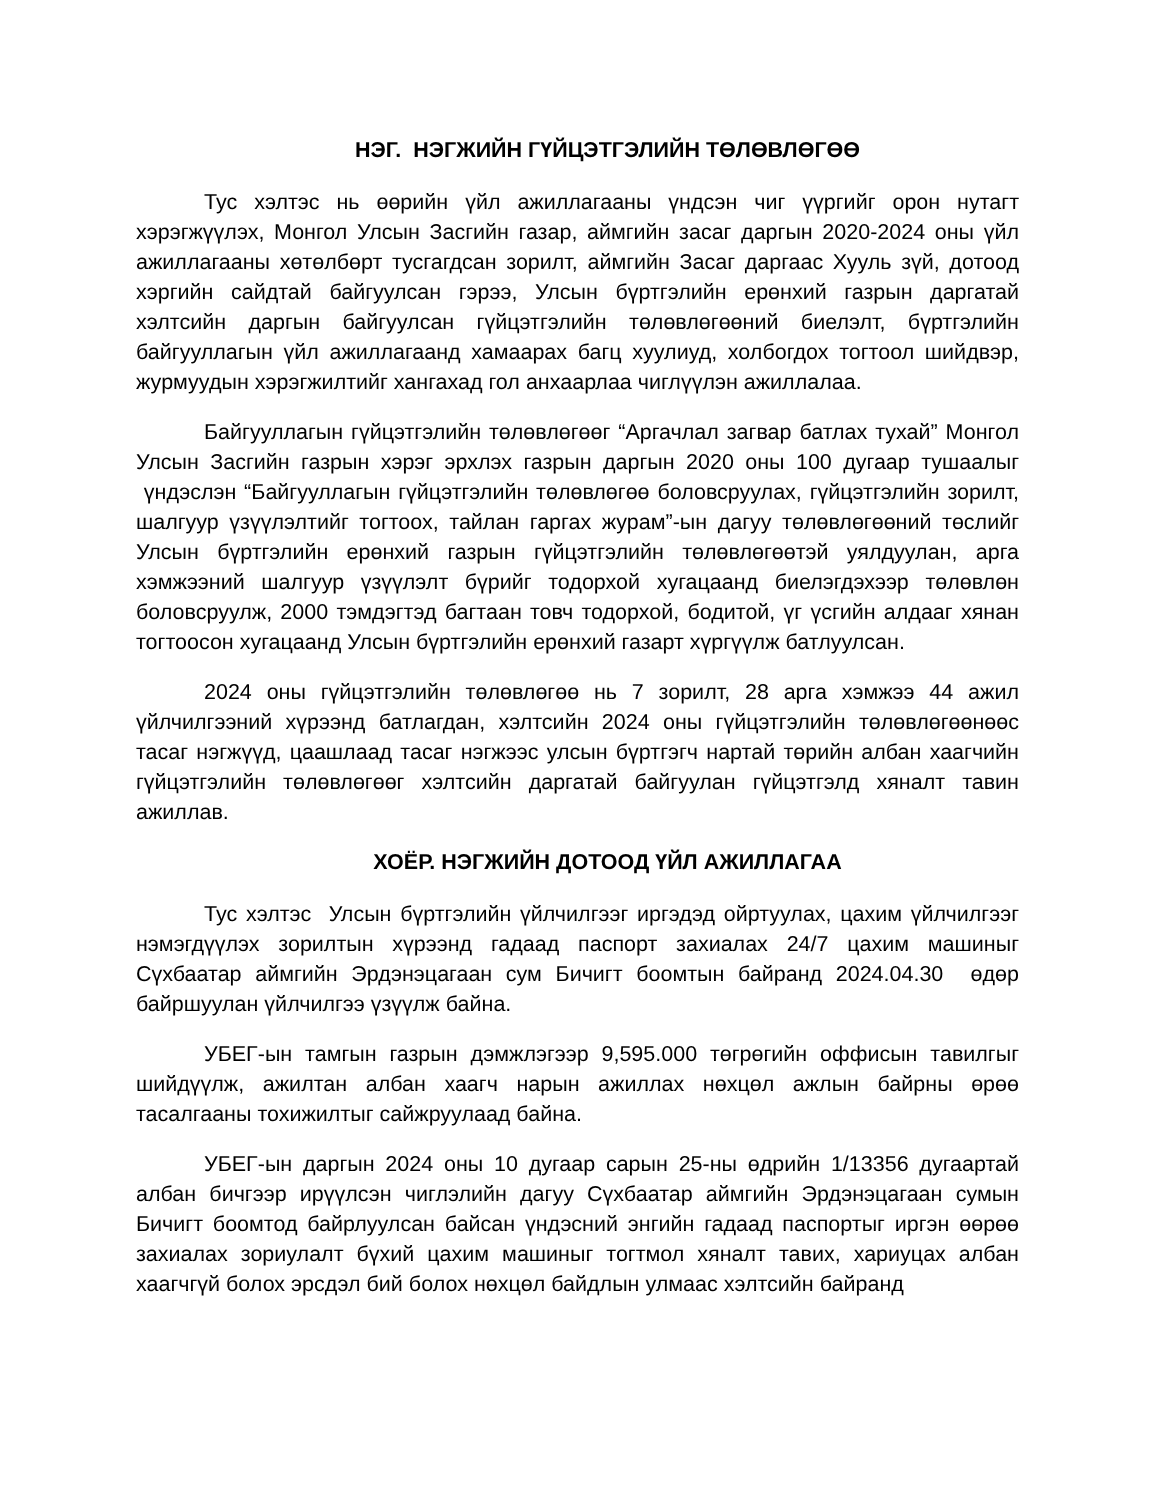НЭГ. НЭГЖИЙН ГҮЙЦЭТГЭЛИЙН ТӨЛӨВЛӨГӨӨ
Тус хэлтэс нь өөрийн үйл ажиллагааны үндсэн чиг үүргийг орон нутагт хэрэгжүүлэх, Монгол Улсын Засгийн газар, аймгийн засаг даргын 2020-2024 оны үйл ажиллагааны хөтөлбөрт тусгагдсан зорилт, аймгийн Засаг даргаас Хууль зүй, дотоод хэргийн сайдтай байгуулсан гэрээ, Улсын бүртгэлийн ерөнхий газрын даргатай хэлтсийн даргын байгуулсан гүйцэтгэлийн төлөвлөгөөний биелэлт, бүртгэлийн байгууллагын үйл ажиллагаанд хамаарах багц хуулиуд, холбогдох тогтоол шийдвэр, журмуудын хэрэгжилтийг хангахад гол анхаарлаа чиглүүлэн ажиллалаа.
Байгууллагын гүйцэтгэлийн төлөвлөгөөг “Аргачлал загвар батлах тухай” Монгол Улсын Засгийн газрын хэрэг эрхлэх газрын даргын 2020 оны 100 дугаар тушаалыг үндэслэн “Байгууллагын гүйцэтгэлийн төлөвлөгөө боловсруулах, гүйцэтгэлийн зорилт, шалгуур үзүүлэлтийг тогтоох, тайлан гаргах журам”-ын дагуу төлөвлөгөөний төслийг Улсын бүртгэлийн ерөнхий газрын гүйцэтгэлийн төлөвлөгөөтэй уялдуулан, арга хэмжээний шалгуур үзүүлэлт бүрийг тодорхой хугацаанд биелэгдэхээр төлөвлөн боловсруулж, 2000 тэмдэгтэд багтаан товч тодорхой, бодитой, үг үсгийн алдааг хянан тогтоосон хугацаанд Улсын бүртгэлийн ерөнхий газарт хүргүүлж батлуулсан.
2024 оны гүйцэтгэлийн төлөвлөгөө нь 7 зорилт, 28 арга хэмжээ 44 ажил үйлчилгээний хүрээнд батлагдан, хэлтсийн 2024 оны гүйцэтгэлийн төлөвлөгөөнөөс тасаг нэгжүүд, цаашлаад тасаг нэгжээс улсын бүртгэгч нартай төрийн албан хаагчийн гүйцэтгэлийн төлөвлөгөөг хэлтсийн даргатай байгуулан гүйцэтгэлд хяналт тавин ажиллав.
ХОЁР. НЭГЖИЙН ДОТООД ҮЙЛ АЖИЛЛАГАА
Тус хэлтэс Улсын бүртгэлийн үйлчилгээг иргэдэд ойртуулах, цахим үйлчилгээг нэмэгдүүлэх зорилтын хүрээнд гадаад паспорт захиалах 24/7 цахим машиныг Сүхбаатар аймгийн Эрдэнэцагаан сум Бичигт боомтын байранд 2024.04.30 өдөр байршуулан үйлчилгээ үзүүлж байна.
УБЕГ-ын тамгын газрын дэмжлэгээр 9,595.000 төгрөгийн оффисын тавилгыг шийдүүлж, ажилтан албан хаагч нарын ажиллах нөхцөл ажлын байрны өрөө тасалгааны тохижилтыг сайжруулаад байна.
УБЕГ-ын даргын 2024 оны 10 дугаар сарын 25-ны өдрийн 1/13356 дугаартай албан бичгээр ирүүлсэн чиглэлийн дагуу Сүхбаатар аймгийн Эрдэнэцагаан сумын Бичигт боомтод байрлуулсан байсан үндэсний энгийн гадаад паспортыг иргэн өөрөө захиалах зориулалт бүхий цахим машиныг тогтмол хяналт тавих, хариуцах албан хаагчгүй болох эрсдэл бий болох нөхцөл байдлын улмаас хэлтсийн байранд